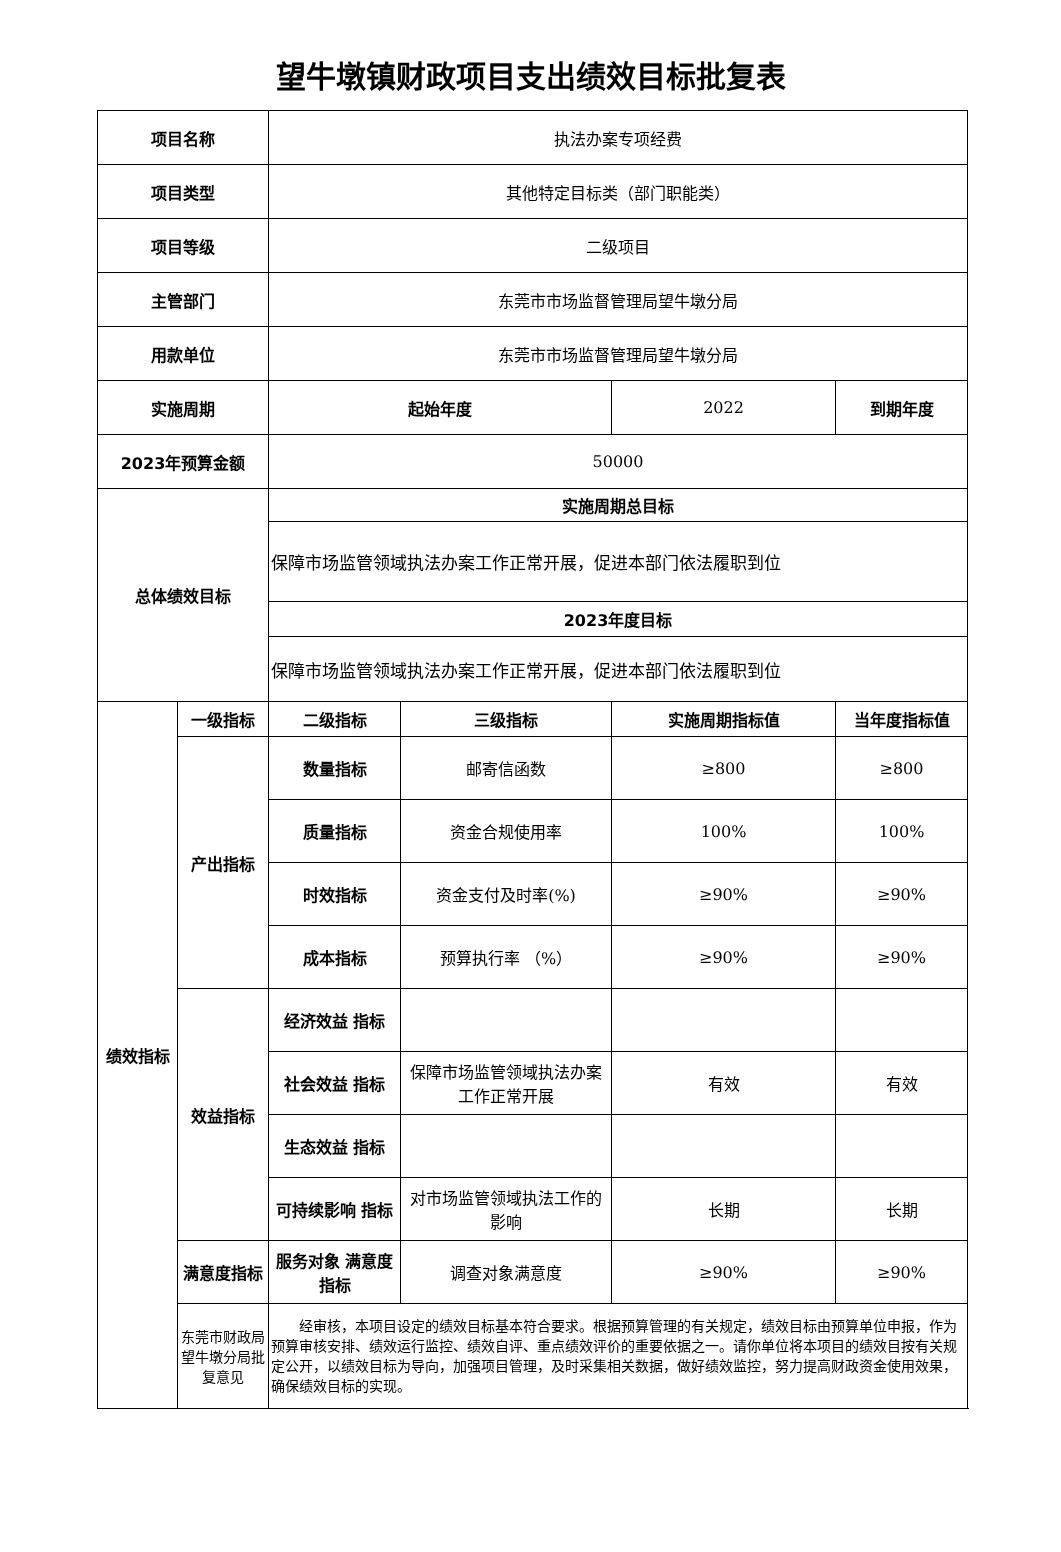望牛墩镇财政项目支出绩效目标批复表
| 项目名称 | | 执法办案专项经费 | | | |
| 项目类型 | | 其他特定目标类（部门职能类） | | | |
| 项目等级 | | 二级项目 | | | |
| 主管部门 | | 东莞市市场监督管理局望牛墩分局 | | | |
| 用款单位 | | 东莞市市场监督管理局望牛墩分局 | | | |
| 实施周期 | | 起始年度 | | 2022 | 到期年度 |
| 2023年预算金额 | | 50000 | | | |
| 总体绩效目标 | | 实施周期总目标 | | | |
| | | 保障市场监管领域执法办案工作正常开展，促进本部门依法履职到位 | | | |
| | | 2023年度目标 | | | |
| | | 保障市场监管领域执法办案工作正常开展，促进本部门依法履职到位 | | | |
| 绩效指标 | 一级指标 | 二级指标 | 三级指标 | 实施周期指标值 | 当年度指标值 |
| | 产出指标 | 数量指标 | 邮寄信函数 | ≥800 | ≥800 |
| | | 质量指标 | 资金合规使用率 | 100% | 100% |
| | | 时效指标 | 资金支付及时率(%) | ≥90% | ≥90% |
| | | 成本指标 | 预算执行率 （%） | ≥90% | ≥90% |
| | 效益指标 | 经济效益 指标 | | | |
| | | 社会效益 指标 | 保障市场监管领域执法办案工作正常开展 | 有效 | 有效 |
| | | 生态效益 指标 | | | |
| | | 可持续影响 指标 | 对市场监管领域执法工作的影响 | 长期 | 长期 |
| | 满意度指标 | 服务对象 满意度指标 | 调查对象满意度 | ≥90% | ≥90% |
| | 东莞市财政局望牛墩分局批复意见 | 经审核，本项目设定的绩效目标基本符合要求。根据预算管理的有关规定，绩效目标由预算单位申报，作为预算审核安排、绩效运行监控、绩效自评、重点绩效评价的重要依据之一。请你单位将本项目的绩效目按有关规定公开，以绩效目标为导向，加强项目管理，及时采集相关数据，做好绩效监控，努力提高财政资金使用效果，确保绩效目标的实现。 | | | |